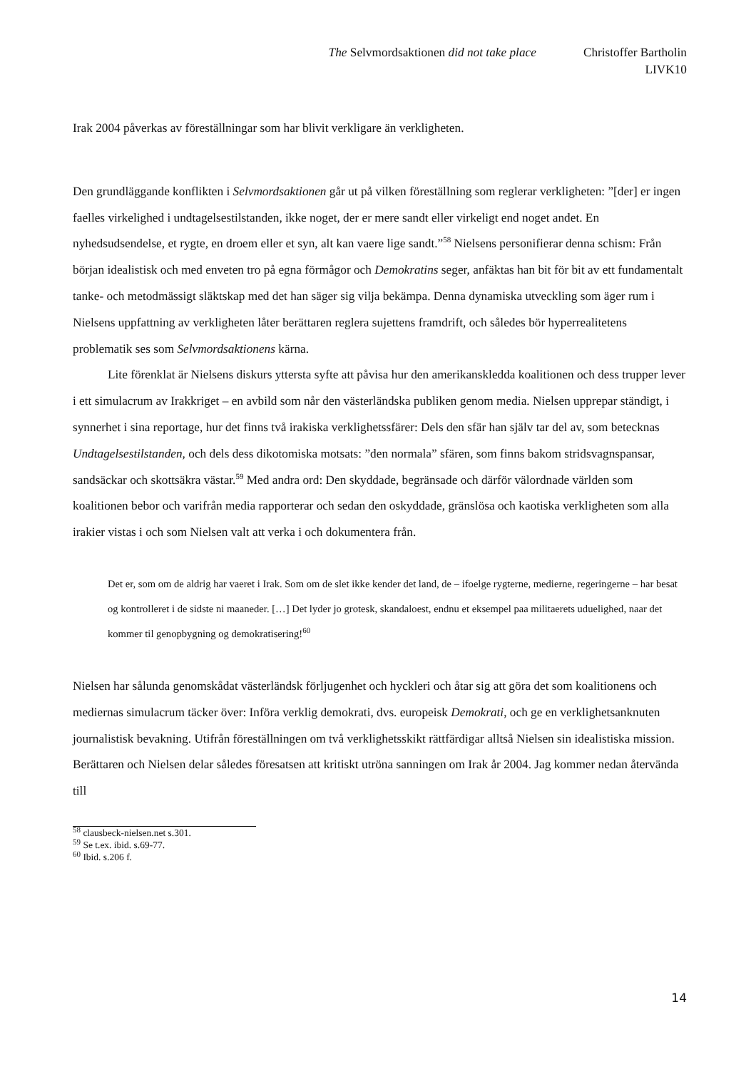The Selvmordsaktionen did not take place Christoffer Bartholin
LIVK10
Irak 2004 påverkas av föreställningar som har blivit verkligare än verkligheten.
Den grundläggande konflikten i Selvmordsaktionen går ut på vilken föreställning som reglerar verkligheten: ”[der] er ingen faelles virkelighed i undtagelsestilstanden, ikke noget, der er mere sandt eller virkeligt end noget andet. En nyhedsudsendelse, et rygte, en droem eller et syn, alt kan vaere lige sandt.”<sup>58</sup> Nielsens personifierar denna schism: Från början idealistisk och med enveten tro på egna förmågor och Demokratins seger, anfäktas han bit för bit av ett fundamentalt tanke- och metodmässigt släktskap med det han säger sig vilja bekämpa. Denna dynamiska utveckling som äger rum i Nielsens uppfattning av verkligheten låter berättaren reglera sujettens framdrift, och således bör hyperrealitetens problematik ses som Selvmordsaktionens kärna.
Lite förenklat är Nielsens diskurs yttersta syfte att påvisa hur den amerikanskledda koalitionen och dess trupper lever i ett simulacrum av Irakkriget – en avbild som når den västerländska publiken genom media. Nielsen upprepar ständigt, i synnerhet i sina reportage, hur det finns två irakiska verklighetssfärer: Dels den sfär han själv tar del av, som betecknas Undtagelsestilstanden, och dels dess dikotomiska motsats: ”den normala” sfären, som finns bakom stridsvagnspansar, sandsäckar och skottsäkra västar.<sup>59</sup> Med andra ord: Den skyddade, begränsade och därför välordnade världen som koalitionen bebor och varifrån media rapporterar och sedan den oskyddade, gränslösa och kaotiska verkligheten som alla irakier vistas i och som Nielsen valt att verka i och dokumentera från.
Det er, som om de aldrig har vaeret i Irak. Som om de slet ikke kender det land, de – ifoelge rygterne, medierne, regeringerne – har besat og kontrolleret i de sidste ni maaneder. […] Det lyder jo grotesk, skandaloest, endnu et eksempel paa militaerets uduelighed, naar det kommer til genopbygning og demokratisering!<sup>60</sup>
Nielsen har sålunda genomskådat västerländsk förljugenhet och hyckleri och åtar sig att göra det som koalitionens och mediernas simulacrum täcker över: Införa verklig demokrati, dvs. europeisk Demokrati, och ge en verklighetsanknuten journalistisk bevakning. Utifrån föreställningen om två verklighetsskikt rättfärdigar alltså Nielsen sin idealistiska mission. Berättaren och Nielsen delar således föresatsen att kritiskt utröna sanningen om Irak år 2004. Jag kommer nedan återvända till
<sup>58</sup> clausbeck-nielsen.net s.301.
<sup>59</sup> Se t.ex. ibid. s.69-77.
<sup>60</sup> Ibid. s.206 f.
14